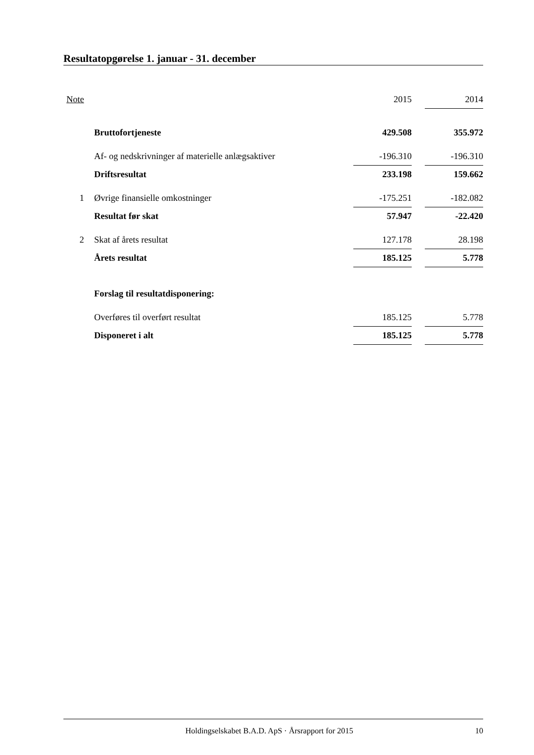Resultatopgørelse 1. januar - 31. december
| Note | | 2015 | | 2014 |
| --- | --- | --- | --- | --- |
| | Bruttofortjeneste | 429.508 | | 355.972 |
| | Af- og nedskrivninger af materielle anlægsaktiver | -196.310 | | -196.310 |
| | Driftsresultat | 233.198 | | 159.662 |
| 1 | Øvrige finansielle omkostninger | -175.251 | | -182.082 |
| | Resultat før skat | 57.947 | | -22.420 |
| 2 | Skat af årets resultat | 127.178 | | 28.198 |
| | Årets resultat | 185.125 | | 5.778 |
| | Forslag til resultatdisponering: | | | |
| | Overføres til overført resultat | 185.125 | | 5.778 |
| | Disponeret i alt | 185.125 | | 5.778 |
Holdingselskabet B.A.D. ApS · Årsrapport for 2015 10